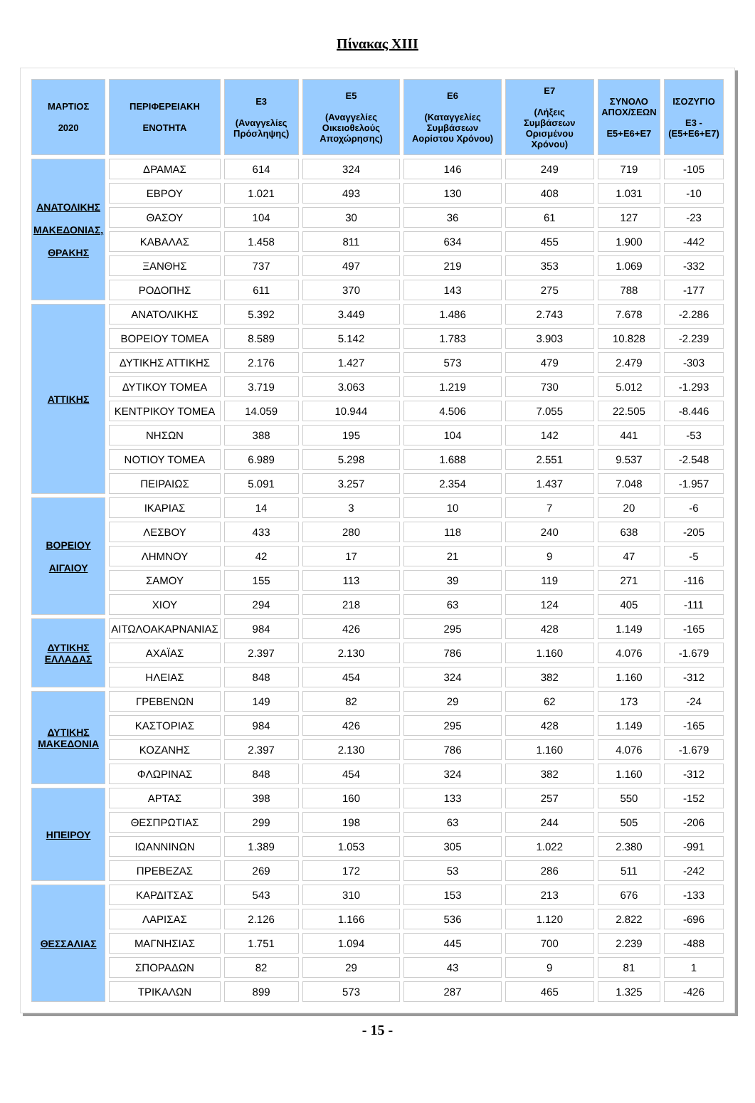Πίνακας XIII
| ΜΑΡΤΙΟΣ 2020 | ΠΕΡΙΦΕΡΕΙΑΚΗ ΕΝΟΤΗΤΑ | Ε3 (Αναγγελίες Πρόσληψης) | Ε5 (Αναγγελίες Οικειοθελούς Αποχώρησης) | Ε6 (Καταγγελίες Συμβάσεων Αορίστου Χρόνου) | Ε7 (Λήξεις Συμβάσεων Ορισμένου Χρόνου) | ΣΥΝΟΛΟ ΑΠΟΧ/ΣΕΩΝ Ε5+Ε6+Ε7 | ΙΣΟΖΥΓΙΟ Ε3 -(Ε5+Ε6+Ε7) |
| --- | --- | --- | --- | --- | --- | --- | --- |
| ΑΝΑΤΟΛΙΚΗΣ ΜΑΚΕΔΟΝΙΑΣ, ΘΡΑΚΗΣ | ΔΡΑΜΑΣ | 614 | 324 | 146 | 249 | 719 | -105 |
| | ΕΒΡΟΥ | 1.021 | 493 | 130 | 408 | 1.031 | -10 |
| | ΘΑΣΟΥ | 104 | 30 | 36 | 61 | 127 | -23 |
| | ΚΑΒΑΛΑΣ | 1.458 | 811 | 634 | 455 | 1.900 | -442 |
| | ΞΑΝΘΗΣ | 737 | 497 | 219 | 353 | 1.069 | -332 |
| | ΡΟΔΟΠΗΣ | 611 | 370 | 143 | 275 | 788 | -177 |
| ΑΤΤΙΚΗΣ | ΑΝΑΤΟΛΙΚΗΣ | 5.392 | 3.449 | 1.486 | 2.743 | 7.678 | -2.286 |
| | ΒΟΡΕΙΟΥ ΤΟΜΕΑ | 8.589 | 5.142 | 1.783 | 3.903 | 10.828 | -2.239 |
| | ΔΥΤΙΚΗΣ ΑΤΤΙΚΗΣ | 2.176 | 1.427 | 573 | 479 | 2.479 | -303 |
| | ΔΥΤΙΚΟΥ ΤΟΜΕΑ | 3.719 | 3.063 | 1.219 | 730 | 5.012 | -1.293 |
| | ΚΕΝΤΡΙΚΟΥ ΤΟΜΕΑ | 14.059 | 10.944 | 4.506 | 7.055 | 22.505 | -8.446 |
| | ΝΗΣΩΝ | 388 | 195 | 104 | 142 | 441 | -53 |
| | ΝΟΤΙΟΥ ΤΟΜΕΑ | 6.989 | 5.298 | 1.688 | 2.551 | 9.537 | -2.548 |
| | ΠΕΙΡΑΙΩΣ | 5.091 | 3.257 | 2.354 | 1.437 | 7.048 | -1.957 |
| ΒΟΡΕΙΟΥ ΑΙΓΑΙΟΥ | ΙΚΑΡΙΑΣ | 14 | 3 | 10 | 7 | 20 | -6 |
| | ΛΕΣΒΟΥ | 433 | 280 | 118 | 240 | 638 | -205 |
| | ΛΗΜΝΟΥ | 42 | 17 | 21 | 9 | 47 | -5 |
| | ΣΑΜΟΥ | 155 | 113 | 39 | 119 | 271 | -116 |
| | ΧΙΟΥ | 294 | 218 | 63 | 124 | 405 | -111 |
| ΔΥΤΙΚΗΣ ΕΛΛΑΔΑΣ | ΑΙΤΩΛΟΑΚΑΡΝΑΝΙΑΣ | 984 | 426 | 295 | 428 | 1.149 | -165 |
| | ΑΧΑΪΑΣ | 2.397 | 2.130 | 786 | 1.160 | 4.076 | -1.679 |
| | ΗΛΕΙΑΣ | 848 | 454 | 324 | 382 | 1.160 | -312 |
| ΔΥΤΙΚΗΣ ΜΑΚΕΔΟΝΙΑ | ΓΡΕΒΕΝΩΝ | 149 | 82 | 29 | 62 | 173 | -24 |
| | ΚΑΣΤΟΡΙΑΣ | 984 | 426 | 295 | 428 | 1.149 | -165 |
| | ΚΟΖΑΝΗΣ | 2.397 | 2.130 | 786 | 1.160 | 4.076 | -1.679 |
| | ΦΛΩΡΙΝΑΣ | 848 | 454 | 324 | 382 | 1.160 | -312 |
| ΗΠΕΙΡΟΥ | ΑΡΤΑΣ | 398 | 160 | 133 | 257 | 550 | -152 |
| | ΘΕΣΠΡΩΤΙΑΣ | 299 | 198 | 63 | 244 | 505 | -206 |
| | ΙΩΑΝΝΙΝΩΝ | 1.389 | 1.053 | 305 | 1.022 | 2.380 | -991 |
| | ΠΡΕΒΕΖΑΣ | 269 | 172 | 53 | 286 | 511 | -242 |
| ΘΕΣΣΑΛΙΑΣ | ΚΑΡΔΙΤΣΑΣ | 543 | 310 | 153 | 213 | 676 | -133 |
| | ΛΑΡΙΣΑΣ | 2.126 | 1.166 | 536 | 1.120 | 2.822 | -696 |
| | ΜΑΓΝΗΣΙΑΣ | 1.751 | 1.094 | 445 | 700 | 2.239 | -488 |
| | ΣΠΟΡΑΔΩΝ | 82 | 29 | 43 | 9 | 81 | 1 |
| | ΤΡΙΚΑΛΩΝ | 899 | 573 | 287 | 465 | 1.325 | -426 |
- 15 -